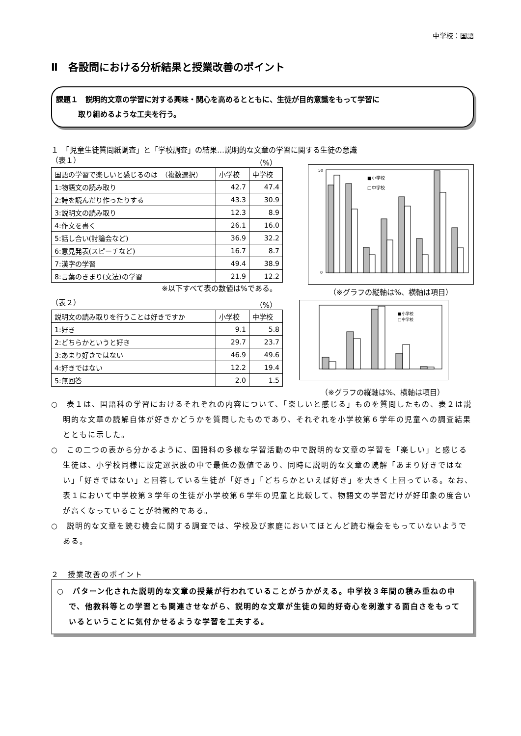中学校：国語
Ⅱ　各設問における分析結果と授業改善のポイント
課題１　説明的文章の学習に対する興味・関心を高めるとともに、生徒が目的意識をもって学習に
　　　取り組めるような工夫を行う。
１　「児童生徒質問紙調査」と「学校調査」の結果…説明的な文章の学習に関する生徒の意識
（表１） （%）
| 国語の学習で楽しいと感じるのは （複数選択） | 小学校 | 中学校 |
| --- | --- | --- |
| 1:物語文の読み取り | 42.7 | 47.4 |
| 2:詩を読んだり作ったりする | 43.3 | 30.9 |
| 3:説明文の読み取り | 12.3 | 8.9 |
| 4:作文を書く | 26.1 | 16.0 |
| 5:話し合い(討論会など) | 36.9 | 32.2 |
| 6:意見発表(スピーチなど) | 16.7 | 8.7 |
| 7:漢字の学習 | 49.4 | 38.9 |
| 8:言葉のきまり(文法)の学習 | 21.9 | 12.2 |
※以下すべて表の数値は%である。
■小学校
□中学校
50
0
（※グラフの縦軸は%、横軸は項目）
（表２） （%）
| 説明文の読み取りを行うことは好きですか | 小学校 | 中学校 |
| --- | --- | --- |
| 1:好き | 9.1 | 5.8 |
| 2:どちらかというと好き | 29.7 | 23.7 |
| 3:あまり好きではない | 46.9 | 49.6 |
| 4:好きではない | 12.2 | 19.4 |
| 5:無回答 | 2.0 | 1.5 |
■小学校
□中学校
（※グラフの縦軸は%、横軸は項目）
○　表１は、国語科の学習におけるそれぞれの内容について、「楽しいと感じる」ものを質問したもの、表２は説明的な文章の読解自体が好きかどうかを質問したものであり、それぞれを小学校第６学年の児童への調査結果とともに示した。
○　この二つの表から分かるように、国語科の多様な学習活動の中で説明的な文章の学習を「楽しい」と感じる生徒は、小学校同様に設定選択肢の中で最低の数値であり、同時に説明的な文章の読解「あまり好きではない」「好きではない」と回答している生徒が「好き」「どちらかといえば好き」を大きく上回っている。なお、表１において中学校第３学年の生徒が小学校第６学年の児童と比較して、物語文の学習だけが好印象の度合いが高くなっていることが特徴的である。
○　説明的な文章を読む機会に関する調査では、学校及び家庭においてほとんど読む機会をもっていないようである。
２　授業改善のポイント
○　パターン化された説明的な文章の授業が行われていることがうかがえる。中学校３年間の積み重ねの中で、他教科等との学習とも関連させながら、説明的な文章が生徒の知的好奇心を刺激する面白さをもっているということに気付かせるような学習を工夫する。